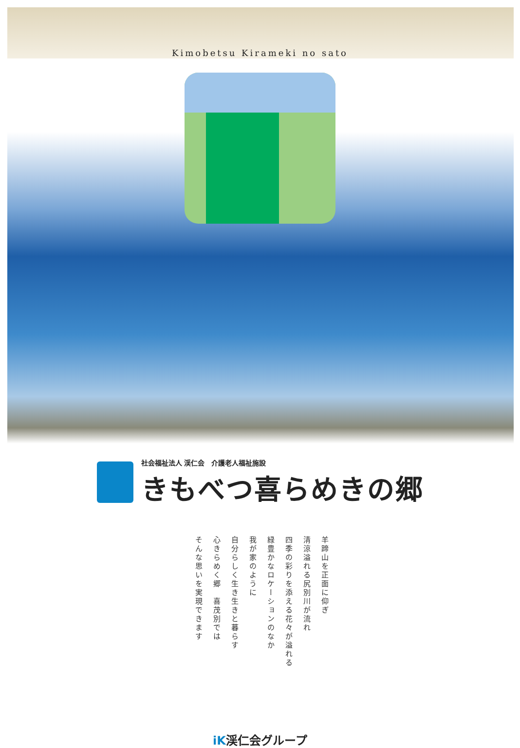Kimobetsu Kirameki no sato
社会福祉法人 渓仁会　介護老人福祉施設
きもべつ喜らめきの郷
羊蹄山を正面に仰ぎ
清涼溢れる尻別川が流れ
四季の彩りを添える花々が溢れる
緑豊かなロケーションのなか
我が家のように
自分らしく生き生きと暮らす
心きらめく郷　喜茂別では
そんな思いを実現できます
iK渓仁会グループ